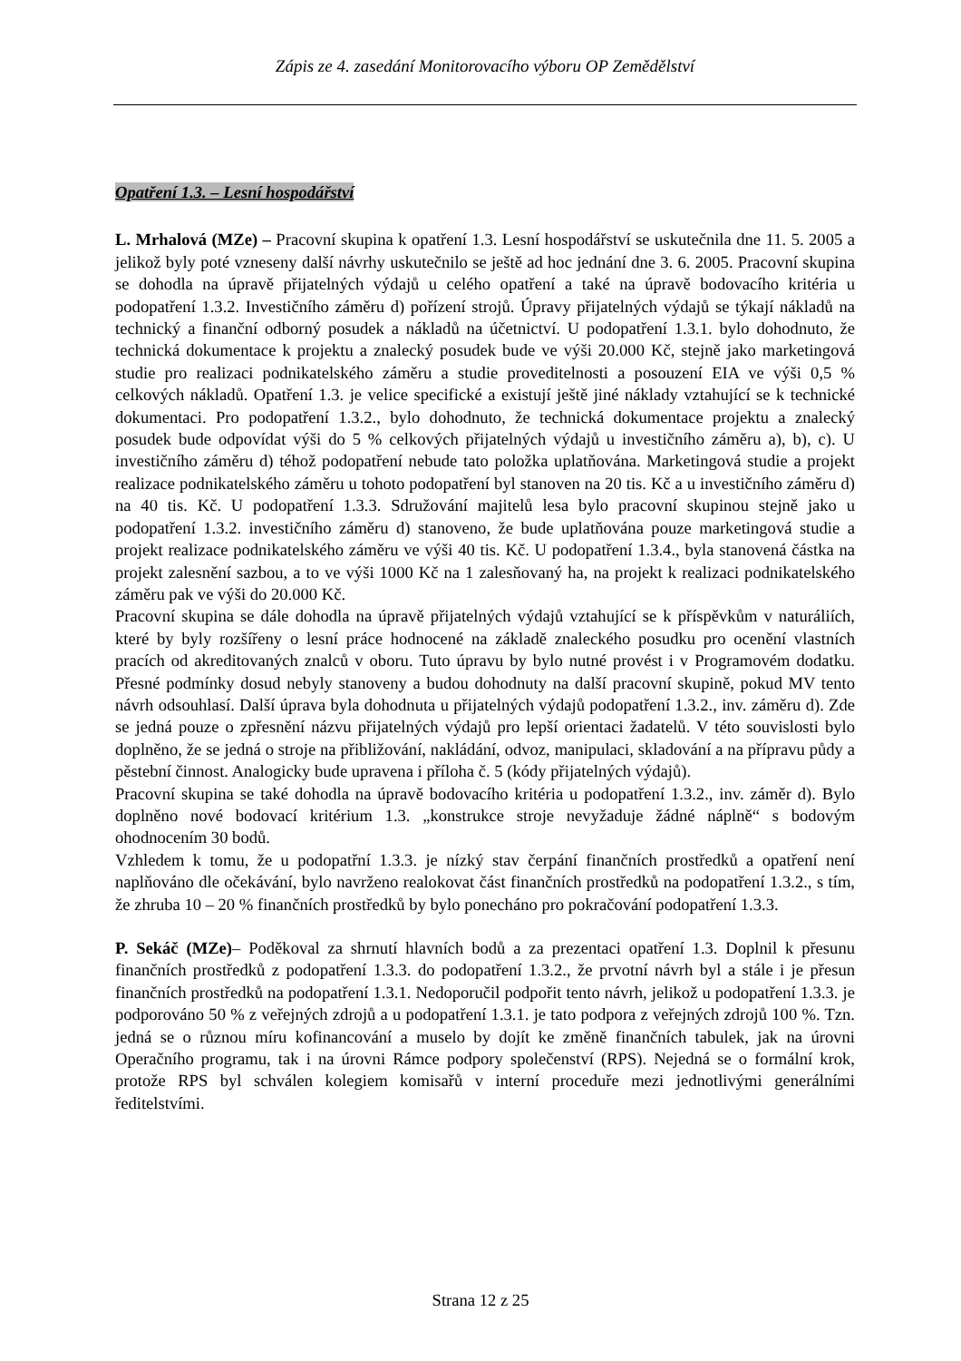Zápis ze 4. zasedání Monitorovacího výboru OP Zemědělství
Opatření 1.3. – Lesní hospodářství
L. Mrhalová (MZe) – Pracovní skupina k opatření 1.3. Lesní hospodářství se uskutečnila dne 11. 5. 2005 a jelikož byly poté vzneseny další návrhy uskutečnilo se ještě ad hoc jednání dne 3. 6. 2005. Pracovní skupina se dohodla na úpravě přijatelných výdajů u celého opatření a také na úpravě bodovacího kritéria u podopatření 1.3.2. Investičního záměru d) pořízení strojů. Úpravy přijatelných výdajů se týkají nákladů na technický a finanční odborný posudek a nákladů na účetnictví. U podopatření 1.3.1. bylo dohodnuto, že technická dokumentace k projektu a znalecký posudek bude ve výši 20.000 Kč, stejně jako marketingová studie pro realizaci podnikatelského záměru a studie proveditelnosti a posouzení EIA ve výši 0,5 % celkových nákladů. Opatření 1.3. je velice specifické a existují ještě jiné náklady vztahující se k technické dokumentaci. Pro podopatření 1.3.2., bylo dohodnuto, že technická dokumentace projektu a znalecký posudek bude odpovídat výši do 5 % celkových přijatelných výdajů u investičního záměru a), b), c). U investičního záměru d) téhož podopatření nebude tato položka uplatňována. Marketingová studie a projekt realizace podnikatelského záměru u tohoto podopatření byl stanoven na 20 tis. Kč a u investičního záměru d) na 40 tis. Kč. U podopatření 1.3.3. Sdružování majitelů lesa bylo pracovní skupinou stejně jako u podopatření 1.3.2. investičního záměru d) stanoveno, že bude uplatňována pouze marketingová studie a projekt realizace podnikatelského záměru ve výši 40 tis. Kč. U podopatření 1.3.4., byla stanovená částka na projekt zalesnění sazbou, a to ve výši 1000 Kč na 1 zalesňovaný ha, na projekt k realizaci podnikatelského záměru pak ve výši do 20.000 Kč.
Pracovní skupina se dále dohodla na úpravě přijatelných výdajů vztahující se k příspěvkům v naturáliích, které by byly rozšířeny o lesní práce hodnocené na základě znaleckého posudku pro ocenění vlastních pracích od akreditovaných znalců v oboru. Tuto úpravu by bylo nutné provést i v Programovém dodatku. Přesné podmínky dosud nebyly stanoveny a budou dohodnuty na další pracovní skupině, pokud MV tento návrh odsouhlasí. Další úprava byla dohodnuta u přijatelných výdajů podopatření 1.3.2., inv. záměru d). Zde se jedná pouze o zpřesnění názvu přijatelných výdajů pro lepší orientaci žadatelů. V této souvislosti bylo doplněno, že se jedná o stroje na přibližování, nakládání, odvoz, manipulaci, skladování a na přípravu půdy a pěstební činnost. Analogicky bude upravena i příloha č. 5 (kódy přijatelných výdajů).
Pracovní skupina se také dohodla na úpravě bodovacího kritéria u podopatření 1.3.2., inv. záměr d). Bylo doplněno nové bodovací kritérium 1.3. „konstrukce stroje nevyžaduje žádné náplně“ s bodovým ohodnocením 30 bodů.
Vzhledem k tomu, že u podopatřní 1.3.3. je nízký stav čerpání finančních prostředků a opatření není naplňováno dle očekávání, bylo navrženo realokovat část finančních prostředků na podopatření 1.3.2., s tím, že zhruba 10 – 20 % finančních prostředků by bylo ponecháno pro pokračování podopatření 1.3.3.
P. Sekáč (MZe)– Poděkoval za shrnutí hlavních bodů a za prezentaci opatření 1.3. Doplnil k přesunu finančních prostředků z podopatření 1.3.3. do podopatření 1.3.2., že prvotní návrh byl a stále i je přesun finančních prostředků na podopatření 1.3.1. Nedoporučil podpořit tento návrh, jelikož u podopatření 1.3.3. je podporováno 50 % z veřejných zdrojů a u podopatření 1.3.1. je tato podpora z veřejných zdrojů 100 %. Tzn. jedná se o různou míru kofinancování a muselo by dojít ke změně finančních tabulek, jak na úrovni Operačního programu, tak i na úrovni Rámce podpory společenství (RPS). Nejedná se o formální krok, protože RPS byl schválen kolegiem komisařů v interní proceduře mezi jednotlivými generálními ředitelstvími.
Strana 12 z 25